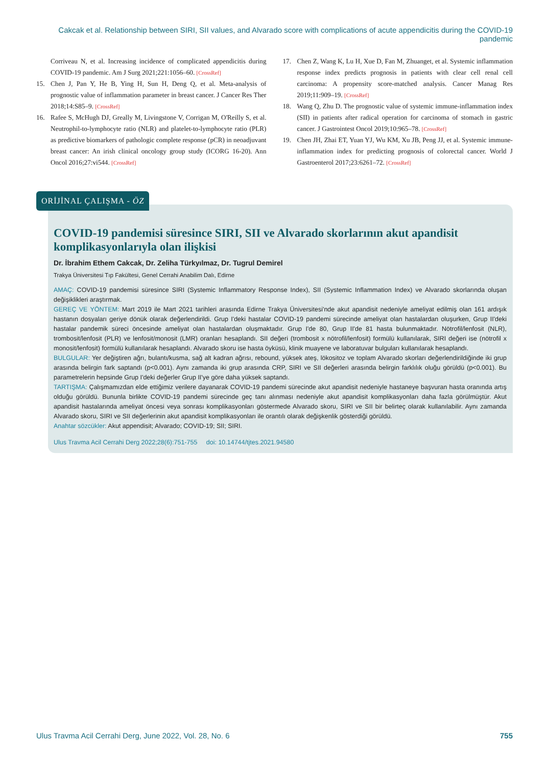Cakcak et al. Relationship between SIRI, SII values, and Alvarado score with complications of acute appendicitis during the COVID-19 pandemic
Corriveau N, et al. Increasing incidence of complicated appendicitis during COVID-19 pandemic. Am J Surg 2021;221:1056–60. [CrossRef]
15. Chen J, Pan Y, He B, Ying H, Sun H, Deng Q, et al. Meta-analysis of prognostic value of inflammation parameter in breast cancer. J Cancer Res Ther 2018;14:S85–9. [CrossRef]
16. Rafee S, McHugh DJ, Greally M, Livingstone V, Corrigan M, O'Reilly S, et al. Neutrophil-to-lymphocyte ratio (NLR) and platelet-to-lymphocyte ratio (PLR) as predictive biomarkers of pathologic complete response (pCR) in neoadjuvant breast cancer: An irish clinical oncology group study (ICORG 16-20). Ann Oncol 2016;27:vi544. [CrossRef]
17. Chen Z, Wang K, Lu H, Xue D, Fan M, Zhuanget, et al. Systemic inflammation response index predicts prognosis in patients with clear cell renal cell carcinoma: A propensity score-matched analysis. Cancer Manag Res 2019;11:909–19. [CrossRef]
18. Wang Q, Zhu D. The prognostic value of systemic immune-inflammation index (SII) in patients after radical operation for carcinoma of stomach in gastric cancer. J Gastrointest Oncol 2019;10:965–78. [CrossRef]
19. Chen JH, Zhai ET, Yuan YJ, Wu KM, Xu JB, Peng JJ, et al. Systemic immune-inflammation index for predicting prognosis of colorectal cancer. World J Gastroenterol 2017;23:6261–72. [CrossRef]
ORİJİNAL ÇALIŞMA - ÖZ
COVID-19 pandemisi süresince SIRI, SII ve Alvarado skorlarının akut apandisit komplikasyonlarıyla olan ilişkisi
Dr. İbrahim Ethem Cakcak, Dr. Zeliha Türkyılmaz, Dr. Tugrul Demirel
Trakya Üniversitesi Tıp Fakültesi, Genel Cerrahi Anabilim Dalı, Edirne
AMAÇ: COVID-19 pandemisi süresince SIRI (Systemic Inflammatory Response Index), SII (Systemic Inflammation Index) ve Alvarado skorlarında oluşan değişiklikleri araştırmak.
GEREÇ VE YÖNTEM: Mart 2019 ile Mart 2021 tarihleri arasında Edirne Trakya Üniversitesi'nde akut apandisit nedeniyle ameliyat edilmiş olan 161 ardışık hastanın dosyaları geriye dönük olarak değerlendirildi. Grup I'deki hastalar COVID-19 pandemi sürecinde ameliyat olan hastalardan oluşurken, Grup II'deki hastalar pandemik süreci öncesinde ameliyat olan hastalardan oluşmaktadır. Grup I'de 80, Grup II'de 81 hasta bulunmaktadır. Nötrofil/lenfosit (NLR), trombosit/lenfosit (PLR) ve lenfosit/monosit (LMR) oranları hesaplandı. SII değeri (trombosit x nötrofil/lenfosit) formülü kullanılarak, SIRI değeri ise (nötrofil x monosit/lenfosit) formülü kullanılarak hesaplandı. Alvarado skoru ise hasta öyküsü, klinik muayene ve laboratuvar bulguları kullanılarak hesaplandı.
BULGULAR: Yer değiştiren ağrı, bulantı/kusma, sağ alt kadran ağrısı, rebound, yüksek ateş, lökositoz ve toplam Alvarado skorları değerlendirildiğinde iki grup arasında belirgin fark saptandı (p<0.001). Aynı zamanda iki grup arasında CRP, SIRI ve SII değerleri arasında belirgin farklılık oluğu görüldü (p<0.001). Bu parametrelerin hepsinde Grup I'deki değerler Grup II'ye göre daha yüksek saptandı.
TARTIŞMA: Çalışmamızdan elde ettiğimiz verilere dayanarak COVID-19 pandemi sürecinde akut apandisit nedeniyle hastaneye başvuran hasta oranında artış olduğu görüldü. Bununla birlikte COVID-19 pandemi sürecinde geç tanı alınması nedeniyle akut apandisit komplikasyonları daha fazla görülmüştür. Akut apandisit hastalarında ameliyat öncesi veya sonrası komplikasyonları göstermede Alvarado skoru, SIRI ve SII bir belirteç olarak kullanılabilir. Aynı zamanda Alvarado skoru, SIRI ve SII değerlerinin akut apandisit komplikasyonları ile orantılı olarak değişkenlik gösterdiği görüldü.
Anahtar sözcükler: Akut appendisit; Alvarado; COVID-19; SII; SIRI.
Ulus Travma Acil Cerrahi Derg 2022;28(6):751-755 doi: 10.14744/tjtes.2021.94580
Ulus Travma Acil Cerrahi Derg, June 2022, Vol. 28, No. 6 755